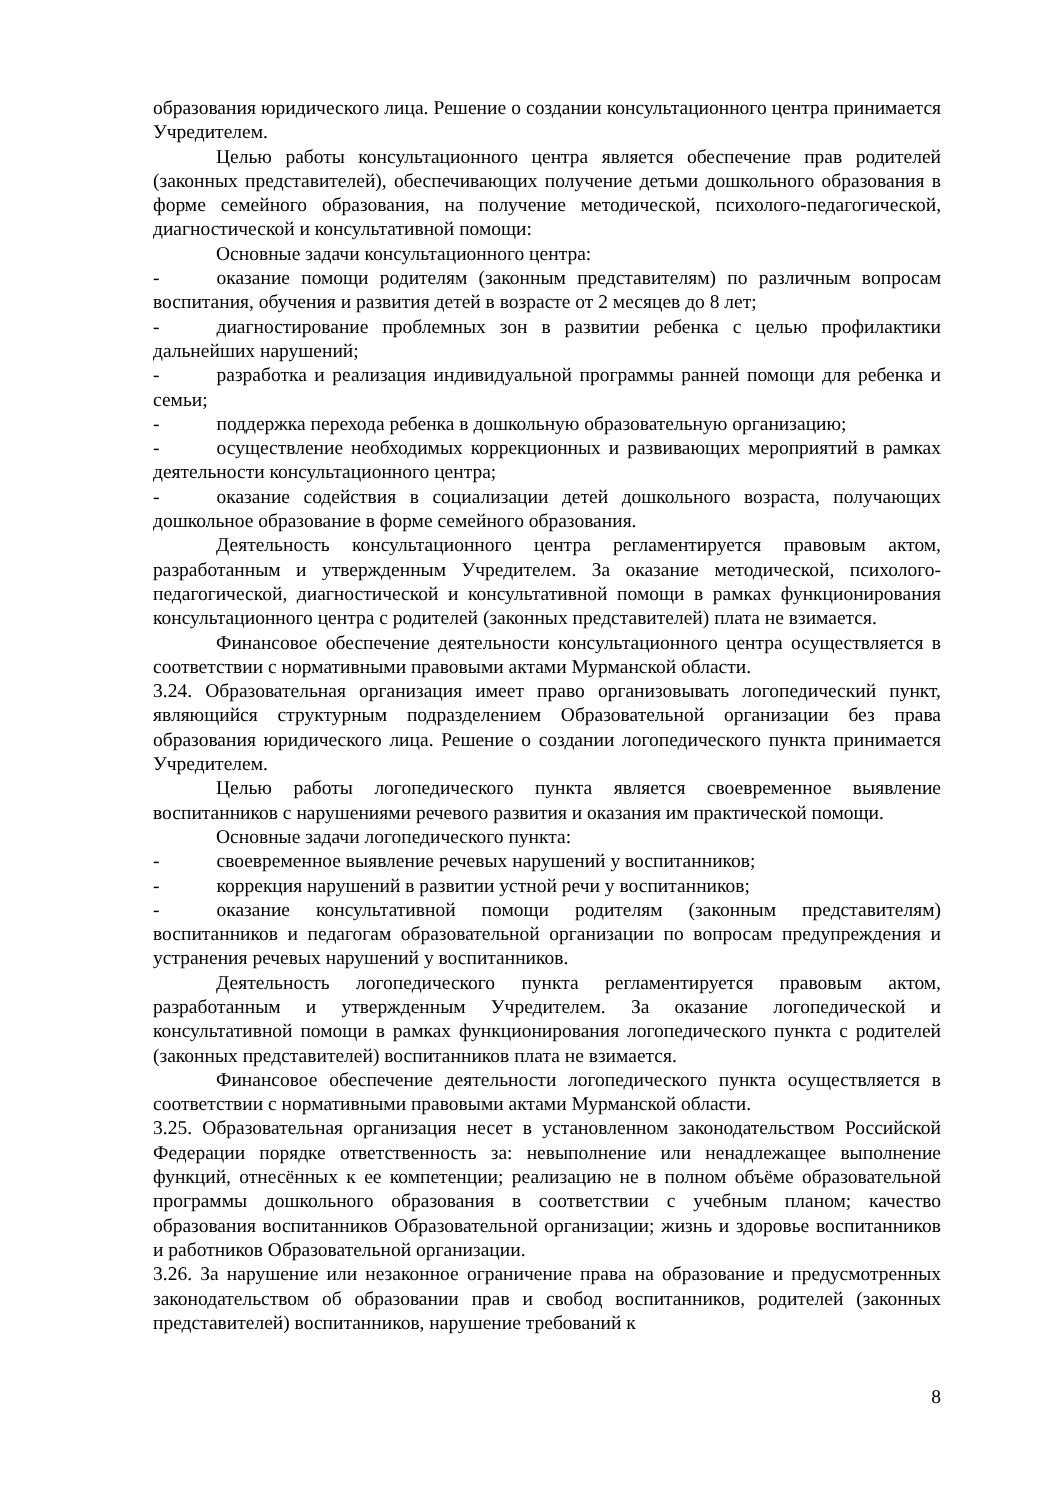образования юридического лица. Решение о создании консультационного центра принимается Учредителем.
Целью работы консультационного центра является обеспечение прав родителей (законных представителей), обеспечивающих получение детьми дошкольного образования в форме семейного образования, на получение методической, психолого-педагогической, диагностической и консультативной помощи:
Основные задачи консультационного центра:
- оказание помощи родителям (законным представителям) по различным вопросам воспитания, обучения и развития детей в возрасте от 2 месяцев до 8 лет;
- диагностирование проблемных зон в развитии ребенка с целью профилактики дальнейших нарушений;
- разработка и реализация индивидуальной программы ранней помощи для ребенка и семьи;
- поддержка перехода ребенка в дошкольную образовательную организацию;
- осуществление необходимых коррекционных и развивающих мероприятий в рамках деятельности консультационного центра;
- оказание содействия в социализации детей дошкольного возраста, получающих дошкольное образование в форме семейного образования.
Деятельность консультационного центра регламентируется правовым актом, разработанным и утвержденным Учредителем. За оказание методической, психолого-педагогической, диагностической и консультативной помощи в рамках функционирования консультационного центра с родителей (законных представителей) плата не взимается.
Финансовое обеспечение деятельности консультационного центра осуществляется в соответствии с нормативными правовыми актами Мурманской области.
3.24. Образовательная организация имеет право организовывать логопедический пункт, являющийся структурным подразделением Образовательной организации без права образования юридического лица. Решение о создании логопедического пункта принимается Учредителем.
Целью работы логопедического пункта является своевременное выявление воспитанников с нарушениями речевого развития и оказания им практической помощи.
Основные задачи логопедического пункта:
- своевременное выявление речевых нарушений у воспитанников;
- коррекция нарушений в развитии устной речи у воспитанников;
- оказание консультативной помощи родителям (законным представителям) воспитанников и педагогам образовательной организации по вопросам предупреждения и устранения речевых нарушений у воспитанников.
Деятельность логопедического пункта регламентируется правовым актом, разработанным и утвержденным Учредителем. За оказание логопедической и консультативной помощи в рамках функционирования логопедического пункта с родителей (законных представителей) воспитанников плата не взимается.
Финансовое обеспечение деятельности логопедического пункта осуществляется в соответствии с нормативными правовыми актами Мурманской области.
3.25. Образовательная организация несет в установленном законодательством Российской Федерации порядке ответственность за: невыполнение или ненадлежащее выполнение функций, отнесённых к ее компетенции; реализацию не в полном объёме образовательной программы дошкольного образования в соответствии с учебным планом; качество образования воспитанников Образовательной организации; жизнь и здоровье воспитанников и работников Образовательной организации.
3.26. За нарушение или незаконное ограничение права на образование и предусмотренных законодательством об образовании прав и свобод воспитанников, родителей (законных представителей) воспитанников, нарушение требований к
8